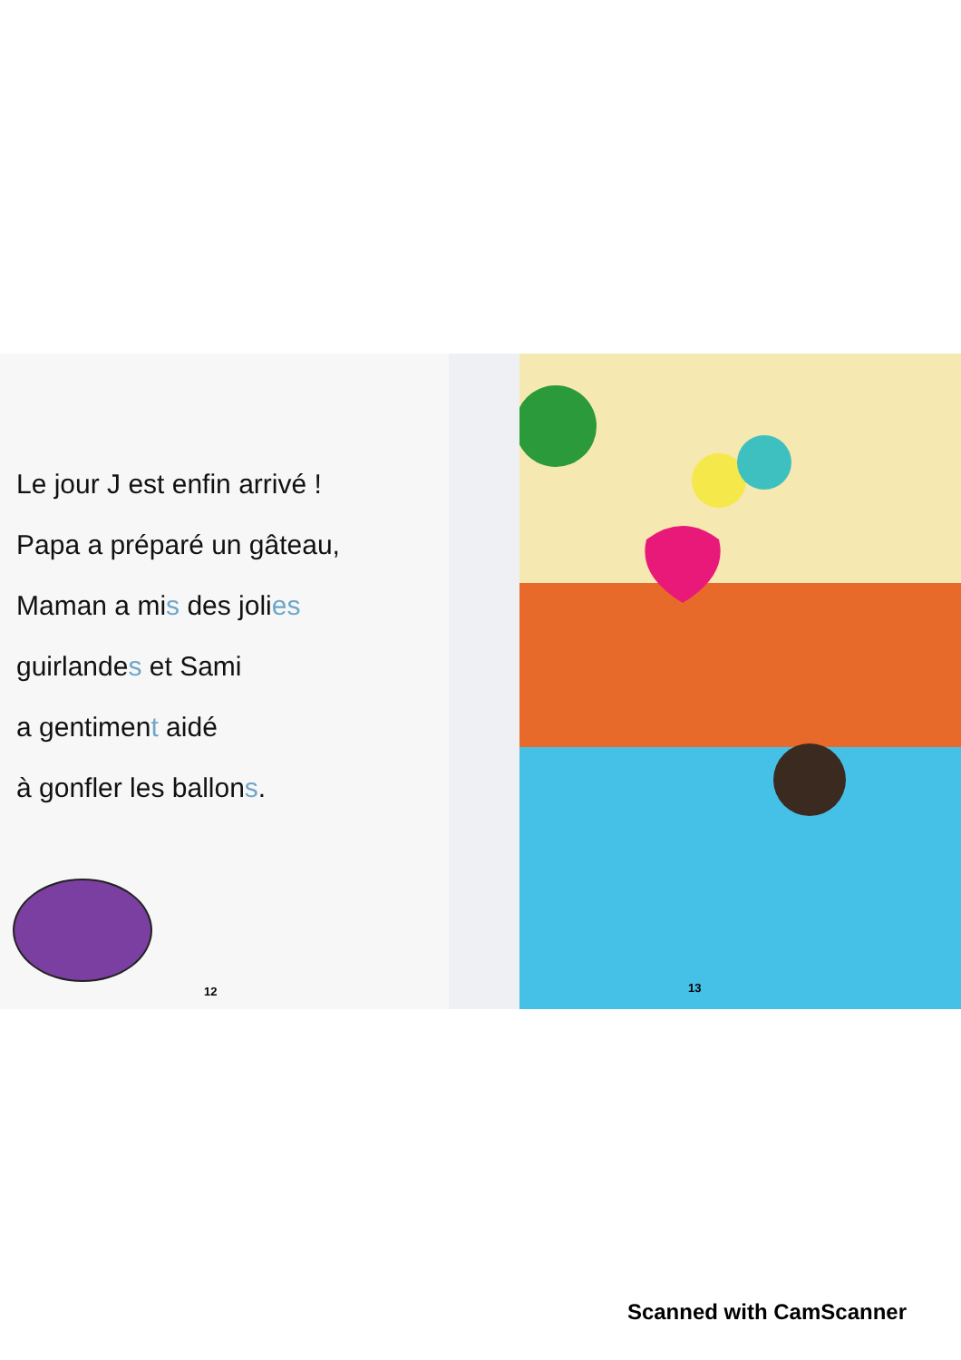Le jour J est enfin arrivé !
Papa a préparé un gâteau,
Maman a mis des jolies
guirlandes et Sami
a gentiment aidé
à gonfler les ballons.
12
13
Scanned with CamScanner